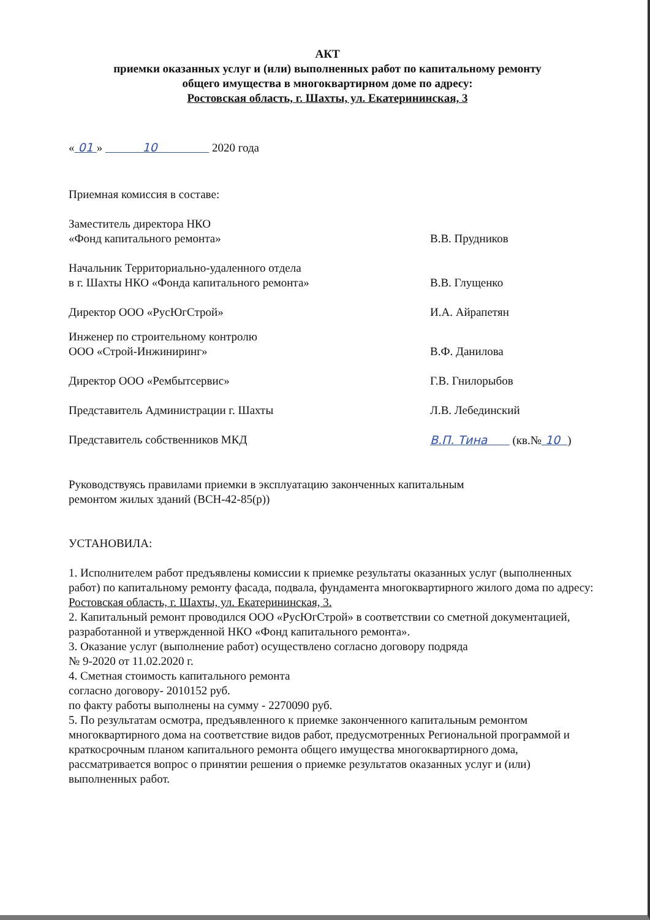АКТ
приемки оказанных услуг и (или) выполненных работ по капитальному ремонту
общего имущества в многоквартирном доме по адресу:
Ростовская область, г. Шахты, ул. Екатерининская, 3
« 01 » 10 2020 года
Приемная комиссия в составе:
Заместитель директора НКО
«Фонд капитального ремонта»
В.В. Прудников
Начальник Территориально-удаленного отдела
в г. Шахты НКО «Фонда капитального ремонта»
В.В. Глущенко
Директор ООО «РусЮгСтрой» И.А. Айрапетян
Инженер по строительному контролю
ООО «Строй-Инжиниринг»
В.Ф. Данилова
Директор ООО «Рембытсервис» Г.В. Гнилорыбов
Представитель Администрации г. Шахты Л.В. Лебединский
Представитель собственников МКД В.П. Тина (кв.№ 10 )
Руководствуясь правилами приемки в эксплуатацию законченных капитальным
ремонтом жилых зданий (ВСН-42-85(р))
УСТАНОВИЛА:
1. Исполнителем работ предъявлены комиссии к приемке результаты оказанных услуг (выполненных работ) по капитальному ремонту фасада, подвала, фундамента многоквартирного жилого дома по адресу: Ростовская область, г. Шахты, ул. Екатерининская, 3.
2. Капитальный ремонт проводился ООО «РусЮгСтрой» в соответствии со сметной документацией, разработанной и утвержденной НКО «Фонд капитального ремонта».
3. Оказание услуг (выполнение работ) осуществлено согласно договору подряда
№ 9-2020 от 11.02.2020 г.
4. Сметная стоимость капитального ремонта
согласно договору- 2010152 руб.
по факту работы выполнены на сумму - 2270090 руб.
5. По результатам осмотра, предъявленного к приемке законченного капитальным ремонтом многоквартирного дома на соответствие видов работ, предусмотренных Региональной программой и краткосрочным планом капитального ремонта общего имущества многоквартирного дома, рассматривается вопрос о принятии решения о приемке результатов оказанных услуг и (или) выполненных работ.